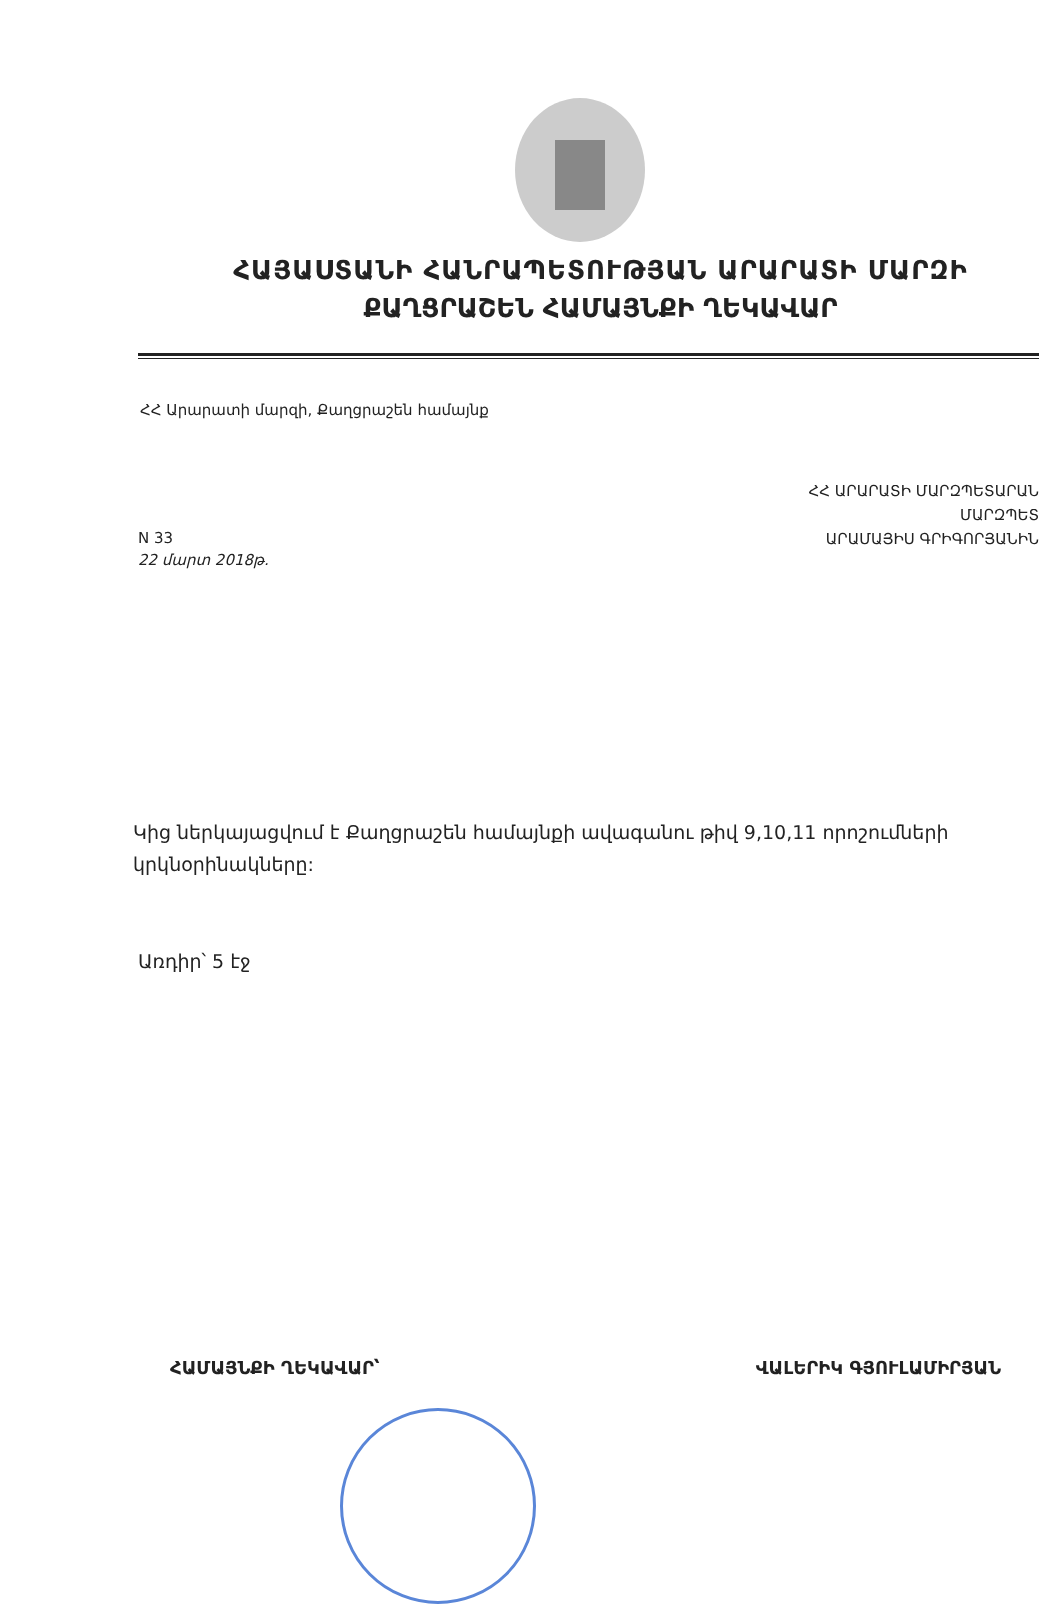ՀԱՅԱՍՏԱՆԻ ՀԱՆՐԱՊԵՏՈՒԹՅԱՆ ԱՐԱՐԱՏԻ ՄԱՐԶԻ
ՔԱՂՑՐԱՇԵՆ ՀԱՄԱՅՆՔԻ ՂԵԿԱՎԱՐ
ՀՀ Արարատի մարզի, Քաղցրաշեն համայնք
N 33
22 մարտ 2018թ.
ՀՀ ԱՐԱՐԱՏԻ ՄԱՐԶՊԵՏԱՐԱՆ
ՄԱՐԶՊԵՏ
ԱՐԱՄԱՅԻՍ ԳՐԻԳՈՐՅԱՆԻՆ
Կից ներկայացվում է Քաղցրաշեն համայնքի ավագանու թիվ 9,10,11 որոշումների կրկնօրինակները:
Առդիր՝ 5 էջ
ՀԱՄԱՅՆՔԻ ՂԵԿԱՎԱՐ՝ ՎԱԼԵՐԻԿ ԳՅՈՒԼԱՄԻՐՅԱՆ